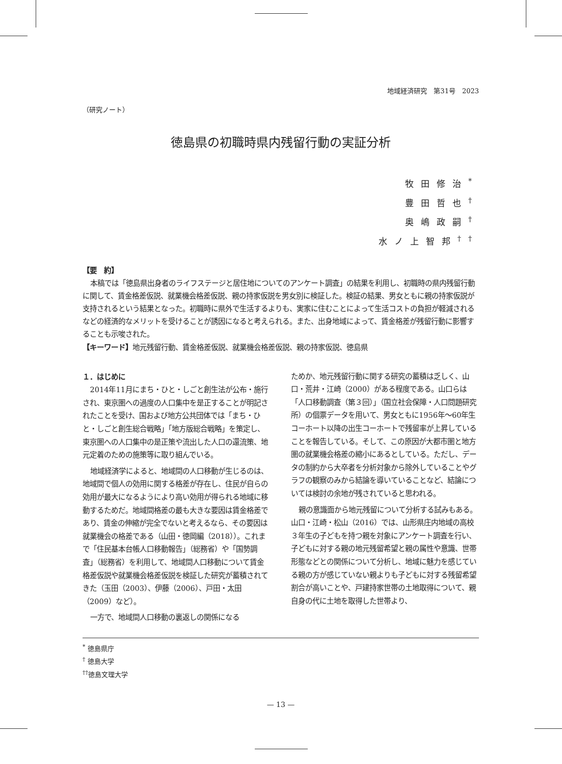地域経済研究　第31号　2023
（研究ノート）
徳島県の初職時県内残留行動の実証分析
牧田修治<sup>*</sup>
豊田哲也<sup>†</sup>
奥嶋政嗣<sup>†</sup>
水ノ上智邦<sup>††</sup>
【要　約】
本稿では「徳島県出身者のライフステージと居住地についてのアンケート調査」の結果を利用し、初職時の県内残留行動に関して、賃金格差仮説、就業機会格差仮説、親の持家仮説を男女別に検証した。検証の結果、男女ともに親の持家仮説が支持されるという結果となった。初職時に県外で生活するよりも、実家に住むことによって生活コストの負担が軽減されるなどの経済的なメリットを受けることが誘因になると考えられる。また、出身地域によって、賃金格差が残留行動に影響することも示唆された。
【キーワード】地元残留行動、賃金格差仮説、就業機会格差仮説、親の持家仮説、徳島県
１．はじめに
2014年11月にまち・ひと・しごと創生法が公布・施行され、東京圏への過度の人口集中を是正することが明記されたことを受け、国および地方公共団体では「まち・ひと・しごと創生総合戦略」「地方版総合戦略」を策定し、東京圏への人口集中の是正策や流出した人口の還流策、地元定着のための施策等に取り組んでいる。
地域経済学によると、地域間の人口移動が生じるのは、地域間で個人の効用に関する格差が存在し、住民が自らの効用が最大になるようにより高い効用が得られる地域に移動するためだ。地域間格差の最も大きな要因は賃金格差であり、賃金の伸縮が完全でないと考えるなら、その要因は就業機会の格差である（山田・徳岡編（2018））。これまで「住民基本台帳人口移動報告」（総務省）や「国勢調査」（総務省）を利用して、地域間人口移動について賃金格差仮説や就業機会格差仮説を検証した研究が蓄積されてきた（玉田（2003）、伊藤（2006）、戸田・太田（2009）など）。
一方で、地域間人口移動の裏返しの関係になる
ためか、地元残留行動に関する研究の蓄積は乏しく、山口・荒井・江崎（2000）がある程度である。山口らは「人口移動調査（第３回）」（国立社会保障・人口問題研究所）の個票データを用いて、男女ともに1956年～60年生コーホート以降の出生コーホートで残留率が上昇していることを報告している。そして、この原因が大都市圏と地方圏の就業機会格差の縮小にあるとしている。ただし、データの制約から大卒者を分析対象から除外していることやグラフの観察のみから結論を導いていることなど、結論については検討の余地が残されていると思われる。
親の意識面から地元残留について分析する試みもある。山口・江崎・松山（2016）では、山形県庄内地域の高校３年生の子どもを持つ親を対象にアンケート調査を行い、子どもに対する親の地元残留希望と親の属性や意識、世帯形態などとの関係について分析し、地域に魅力を感じている親の方が感じていない親よりも子どもに対する残留希望割合が高いことや、戸建持家世帯の土地取得について、親自身の代に土地を取得した世帯より、
<sup>*</sup> 徳島県庁
<sup>†</sup> 徳島大学
<sup>††</sup> 徳島文理大学
— 13 —